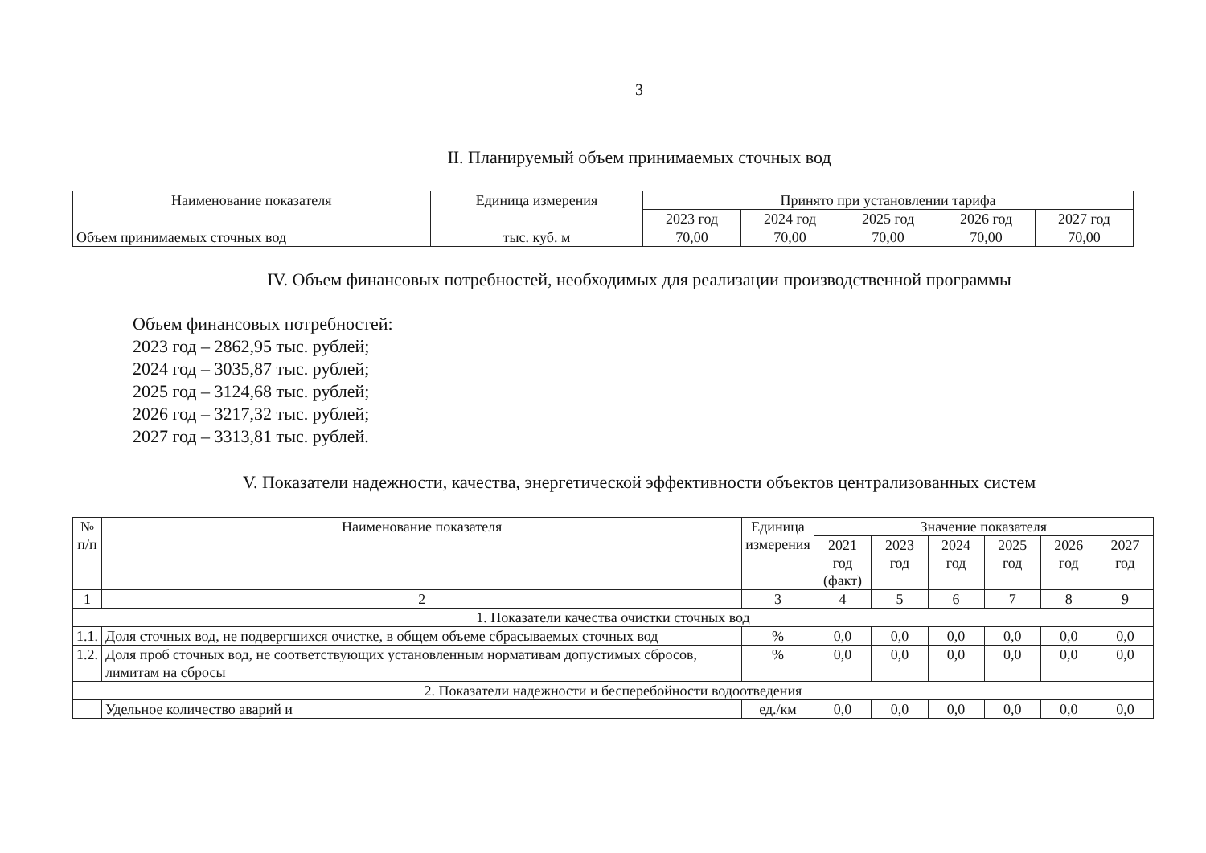3
II. Планируемый объем принимаемых сточных вод
| Наименование показателя | Единица измерения | Принято при установлении тарифа | | | | |
| --- | --- | --- | --- | --- | --- | --- |
| | | 2023 год | 2024 год | 2025 год | 2026 год | 2027 год |
| Объем принимаемых сточных вод | тыс. куб. м | 70,00 | 70,00 | 70,00 | 70,00 | 70,00 |
IV. Объем финансовых потребностей, необходимых для реализации производственной программы
Объем финансовых потребностей:
2023 год – 2862,95 тыс. рублей;
2024 год – 3035,87 тыс. рублей;
2025 год – 3124,68 тыс. рублей;
2026 год – 3217,32 тыс. рублей;
2027 год – 3313,81 тыс. рублей.
V. Показатели надежности, качества, энергетической эффективности объектов централизованных систем
| № п/п | Наименование показателя | Единица измерения | Значение показателя | | | | | |
| --- | --- | --- | --- | --- | --- | --- | --- | --- |
| | | | 2021 год (факт) | 2023 год | 2024 год | 2025 год | 2026 год | 2027 год |
| 1 | 2 | 3 | 4 | 5 | 6 | 7 | 8 | 9 |
| 1. Показатели качества очистки сточных вод | | | | | | | | |
| 1.1. | Доля сточных вод, не подвергшихся очистке, в общем объеме сбрасываемых сточных вод | % | 0,0 | 0,0 | 0,0 | 0,0 | 0,0 | 0,0 |
| 1.2. | Доля проб сточных вод, не соответствующих установленным нормативам допустимых сбросов, лимитам на сбросы | % | 0,0 | 0,0 | 0,0 | 0,0 | 0,0 | 0,0 |
| 2. Показатели надежности и бесперебойности водоотведения | | | | | | | | |
| | Удельное количество аварий и | ед./км | 0,0 | 0,0 | 0,0 | 0,0 | 0,0 | 0,0 |